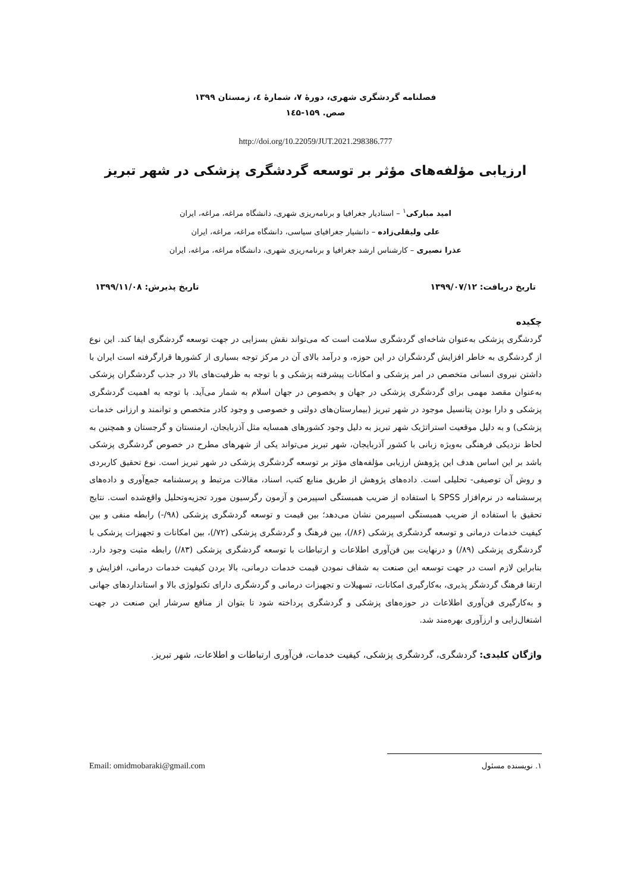فصلنامه گردشگری شهری، دورهٔ ۷، شمارهٔ ٤، زمستان ۱۳۹۹
صص. ۱۵۹-۱٤۵
http://doi.org/10.22059/JUT.2021.298386.777
ارزیابی مؤلفه‌های مؤثر بر توسعه گردشگری پزشکی در شهر تبریز
امید مبارکی<sup>۱</sup> – استادیار جغرافیا و برنامه‌ریزی شهری، دانشگاه مراغه، مراغه، ایران
علی ولیقلی‌زاده – دانشیار جغرافیای سیاسی، دانشگاه مراغه، مراغه، ایران
عذرا نصیری – کارشناس ارشد جغرافیا و برنامه‌ریزی شهری، دانشگاه مراغه، مراغه، ایران
تاریخ دریافت: ۱۳۹۹/۰۷/۱۲ تاریخ پذیرش: ۱۳۹۹/۱۱/۰۸
چکیده
گردشگری پزشکی به‌عنوان شاخه‌ای گردشگری سلامت است که می‌تواند نقش بسزایی در جهت توسعه گردشگری ایفا کند. این نوع از گردشگری به خاطر افزایش گردشگران در این حوزه، و درآمد بالای آن در مرکز توجه بسیاری از کشورها قرارگرفته است ایران با داشتن نیروی انسانی متخصص در امر پزشکی و امکانات پیشرفته پزشکی و با توجه به ظرفیت‌های بالا در جذب گردشگران پزشکی به‌عنوان مقصد مهمی برای گردشگری پزشکی در جهان و بخصوص در جهان اسلام به شمار می‌آید. با توجه به اهمیت گردشگری پزشکی و دارا بودن پتانسیل موجود در شهر تبریز (بیمارستان‌های دولتی و خصوصی و وجود کادر متخصص و توانمند و ارزانی خدمات پزشکی) و به دلیل موقعیت استراتژیک شهر تبریز به دلیل وجود کشورهای همسایه مثل آذربایجان، ارمنستان و گرجستان و همچنین به لحاظ نزدیکی فرهنگی به‌ویژه زبانی با کشور آذربایجان، شهر تبریز می‌تواند یکی از شهرهای مطرح در خصوص گردشگری پزشکی باشد بر این اساس هدف این پژوهش ارزیابی مؤلفه‌های مؤثر بر توسعه گردشگری پزشکی در شهر تبریز است. نوع تحقیق کاربردی و روش آن توصیفی- تحلیلی است. داده‌های پژوهش از طریق منابع کتب، اسناد، مقالات مرتبط و پرسشنامه جمع‌آوری و داده‌های پرسشنامه در نرم‌افزار SPSS با استفاده از ضریب همبستگی اسپیرمن و آزمون رگرسیون مورد تجزیه‌وتحلیل واقع‌شده است. نتایج تحقیق با استفاده از ضریب همبستگی اسپیرمن نشان می‌دهد؛ بین قیمت و توسعه گردشگری پزشکی (۹۸/-) رابطه منفی و بین کیفیت خدمات درمانی و توسعه گردشگری پزشکی (۸۶/)، بین فرهنگ و گردشگری پزشکی (۷۲/)، بین امکانات و تجهیزات پزشکی با گردشگری پزشکی (۸۹/) و درنهایت بین فن‌آوری اطلاعات و ارتباطات با توسعه گردشگری پزشکی (۸۳/) رابطه مثبت وجود دارد. بنابراین لازم است در جهت توسعه این صنعت به شفاف نمودن قیمت خدمات درمانی، بالا بردن کیفیت خدمات درمانی، افزایش و ارتقا فرهنگ گردشگر پذیری، به‌کارگیری امکانات، تسهیلات و تجهیزات درمانی و گردشگری دارای تکنولوژی بالا و استانداردهای جهانی و به‌کارگیری فن‌آوری اطلاعات در حوزه‌های پزشکی و گردشگری پرداخته شود تا بتوان از منافع سرشار این صنعت در جهت اشتغال‌زایی و ارزآوری بهره‌مند شد.
واژگان کلیدی: گردشگری، گردشگری پزشکی، کیفیت خدمات، فن‌آوری ارتباطات و اطلاعات، شهر تبریز.
۱. نویسنده مسئول Email: omidmobaraki@gmail.com